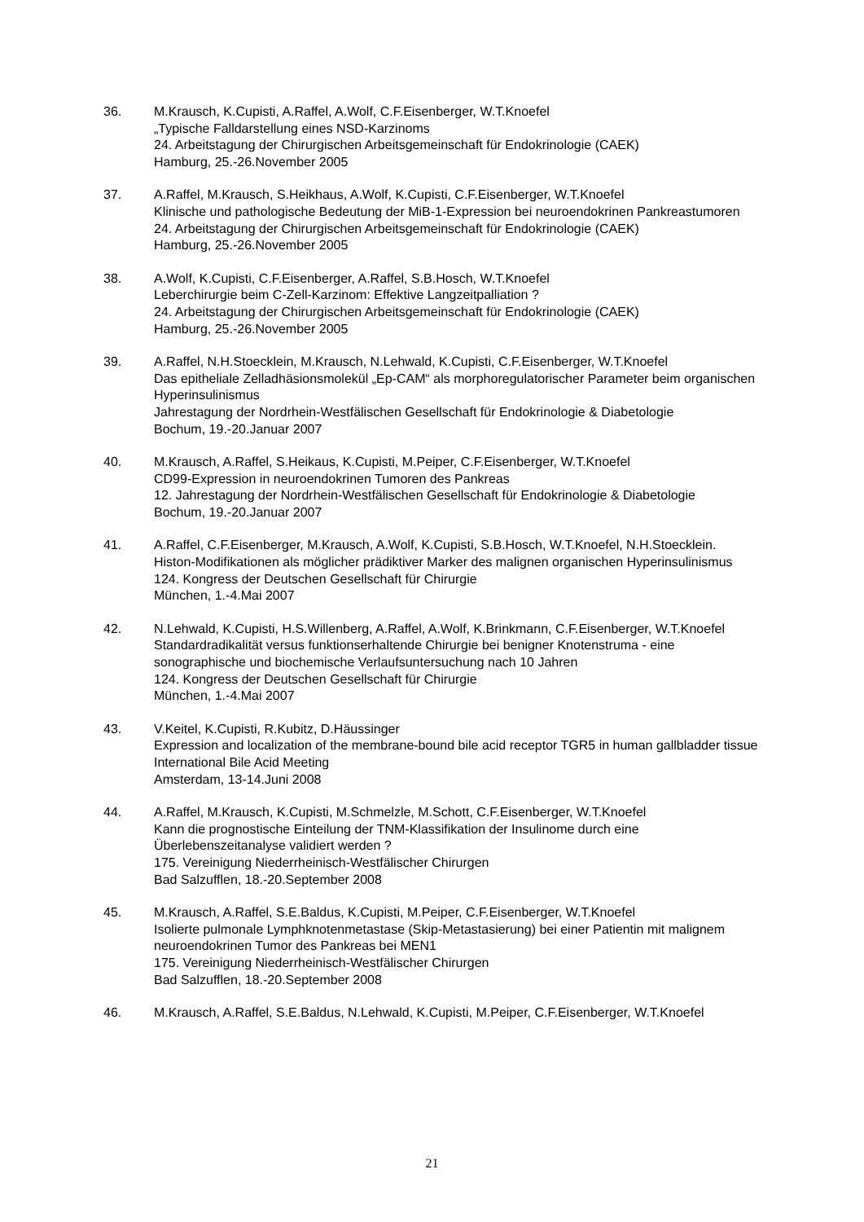36. M.Krausch, K.Cupisti, A.Raffel, A.Wolf, C.F.Eisenberger, W.T.Knoefel
„Typische Falldarstellung eines NSD-Karzinoms
24. Arbeitstagung der Chirurgischen Arbeitsgemeinschaft für Endokrinologie (CAEK)
Hamburg, 25.-26.November 2005
37. A.Raffel, M.Krausch, S.Heikhaus, A.Wolf, K.Cupisti, C.F.Eisenberger, W.T.Knoefel
Klinische und pathologische Bedeutung der MiB-1-Expression bei neuroendokrinen Pankreastumoren
24. Arbeitstagung der Chirurgischen Arbeitsgemeinschaft für Endokrinologie (CAEK)
Hamburg, 25.-26.November 2005
38. A.Wolf, K.Cupisti, C.F.Eisenberger, A.Raffel, S.B.Hosch, W.T.Knoefel
Leberchirurgie beim C-Zell-Karzinom: Effektive Langzeitpalliation ?
24. Arbeitstagung der Chirurgischen Arbeitsgemeinschaft für Endokrinologie (CAEK)
Hamburg, 25.-26.November 2005
39. A.Raffel, N.H.Stoecklein, M.Krausch, N.Lehwald, K.Cupisti, C.F.Eisenberger, W.T.Knoefel
Das epitheliale Zelladhäsionsmolekül „Ep-CAM“ als morphoregulatorischer Parameter beim organischen Hyperinsulinismus
Jahrestagung der Nordrhein-Westfälischen Gesellschaft für Endokrinologie & Diabetologie
Bochum, 19.-20.Januar 2007
40. M.Krausch, A.Raffel, S.Heikaus, K.Cupisti, M.Peiper, C.F.Eisenberger, W.T.Knoefel
CD99-Expression in neuroendokrinen Tumoren des Pankreas
12. Jahrestagung der Nordrhein-Westfälischen Gesellschaft für Endokrinologie & Diabetologie
Bochum, 19.-20.Januar 2007
41. A.Raffel, C.F.Eisenberger, M.Krausch, A.Wolf, K.Cupisti, S.B.Hosch, W.T.Knoefel, N.H.Stoecklein.
Histon-Modifikationen als möglicher prädiktiver Marker des malignen organischen Hyperinsulinismus
124. Kongress der Deutschen Gesellschaft für Chirurgie
München, 1.-4.Mai 2007
42. N.Lehwald, K.Cupisti, H.S.Willenberg, A.Raffel, A.Wolf, K.Brinkmann, C.F.Eisenberger, W.T.Knoefel
Standardradikalität versus funktionserhaltende Chirurgie bei benigner Knotenstruma - eine sonographische und biochemische Verlaufsuntersuchung nach 10 Jahren
124. Kongress der Deutschen Gesellschaft für Chirurgie
München, 1.-4.Mai 2007
43. V.Keitel, K.Cupisti, R.Kubitz, D.Häussinger
Expression and localization of the membrane-bound bile acid receptor TGR5 in human gallbladder tissue
International Bile Acid Meeting
Amsterdam, 13-14.Juni 2008
44. A.Raffel, M.Krausch, K.Cupisti, M.Schmelzle, M.Schott, C.F.Eisenberger, W.T.Knoefel
Kann die prognostische Einteilung der TNM-Klassifikation der Insulinome durch eine Überlebenszeitanalyse validiert werden ?
175. Vereinigung Niederrheinisch-Westfälischer Chirurgen
Bad Salzufflen, 18.-20.September 2008
45. M.Krausch, A.Raffel, S.E.Baldus, K.Cupisti, M.Peiper, C.F.Eisenberger, W.T.Knoefel
Isolierte pulmonale Lymphknotenmetastase (Skip-Metastasierung) bei einer Patientin mit malignem neuroendokrinen Tumor des Pankreas bei MEN1
175. Vereinigung Niederrheinisch-Westfälischer Chirurgen
Bad Salzufflen, 18.-20.September 2008
46. M.Krausch, A.Raffel, S.E.Baldus, N.Lehwald, K.Cupisti, M.Peiper, C.F.Eisenberger, W.T.Knoefel
21